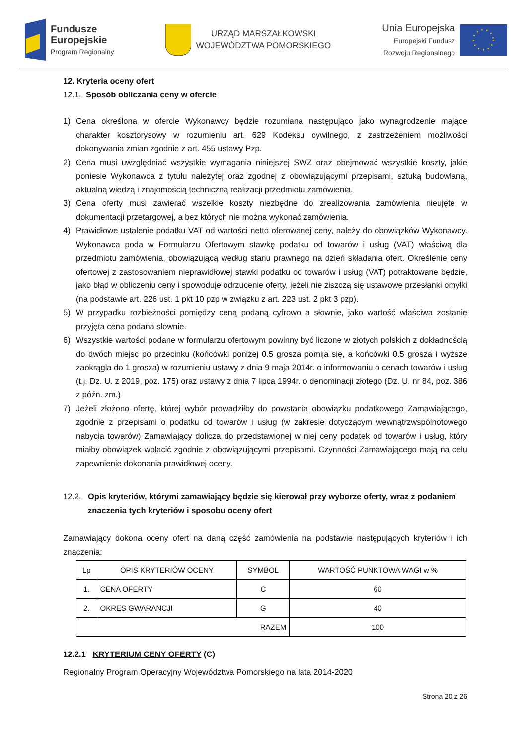Fundusze
Europejskie
Program Regionalny
URZĄD MARSZAŁKOWSKI
WOJEWÓDZTWA POMORSKIEGO
Unia Europejska
Europejski Fundusz
Rozwoju Regionalnego
12. Kryteria oceny ofert
12.1. Sposób obliczania ceny w ofercie
1) Cena określona w ofercie Wykonawcy będzie rozumiana następująco jako wynagrodzenie mające charakter kosztorysowy w rozumieniu art. 629 Kodeksu cywilnego, z zastrzeżeniem możliwości dokonywania zmian zgodnie z art. 455 ustawy Pzp.
2) Cena musi uwzględniać wszystkie wymagania niniejszej SWZ oraz obejmować wszystkie koszty, jakie poniesie Wykonawca z tytułu należytej oraz zgodnej z obowiązującymi przepisami, sztuką budowlaną, aktualną wiedzą i znajomością techniczną realizacji przedmiotu zamówienia.
3) Cena oferty musi zawierać wszelkie koszty niezbędne do zrealizowania zamówienia nieujęte w dokumentacji przetargowej, a bez których nie można wykonać zamówienia.
4) Prawidłowe ustalenie podatku VAT od wartości netto oferowanej ceny, należy do obowiązków Wykonawcy. Wykonawca poda w Formularzu Ofertowym stawkę podatku od towarów i usług (VAT) właściwą dla przedmiotu zamówienia, obowiązującą według stanu prawnego na dzień składania ofert. Określenie ceny ofertowej z zastosowaniem nieprawidłowej stawki podatku od towarów i usług (VAT) potraktowane będzie, jako błąd w obliczeniu ceny i spowoduje odrzucenie oferty, jeżeli nie ziszczą się ustawowe przesłanki omyłki (na podstawie art. 226 ust. 1 pkt 10 pzp w związku z art. 223 ust. 2 pkt 3 pzp).
5) W przypadku rozbieżności pomiędzy ceną podaną cyfrowo a słownie, jako wartość właściwa zostanie przyjęta cena podana słownie.
6) Wszystkie wartości podane w formularzu ofertowym powinny być liczone w złotych polskich z dokładnością do dwóch miejsc po przecinku (końcówki poniżej 0.5 grosza pomija się, a końcówki 0.5 grosza i wyższe zaokrągla do 1 grosza) w rozumieniu ustawy z dnia 9 maja 2014r. o informowaniu o cenach towarów i usług (t.j. Dz. U. z 2019, poz. 175) oraz ustawy z dnia 7 lipca 1994r. o denominacji złotego (Dz. U. nr 84, poz. 386 z późn. zm.)
7) Jeżeli złożono ofertę, której wybór prowadziłby do powstania obowiązku podatkowego Zamawiającego, zgodnie z przepisami o podatku od towarów i usług (w zakresie dotyczącym wewnątrzwspólnotowego nabycia towarów) Zamawiający dolicza do przedstawionej w niej ceny podatek od towarów i usług, który miałby obowiązek wpłacić zgodnie z obowiązującymi przepisami. Czynności Zamawiającego mają na celu zapewnienie dokonania prawidłowej oceny.
12.2. Opis kryteriów, którymi zamawiający będzie się kierował przy wyborze oferty, wraz z podaniem znaczenia tych kryteriów i sposobu oceny ofert
Zamawiający dokona oceny ofert na daną część zamówienia na podstawie następujących kryteriów i ich znaczenia:
| Lp | OPIS KRYTERIÓW OCENY | SYMBOL | WARTOŚĆ PUNKTOWA WAGI w % |
| --- | --- | --- | --- |
| 1. | CENA OFERTY | C | 60 |
| 2. | OKRES GWARANCJI | G | 40 |
| RAZEM | | | 100 |
12.2.1 KRYTERIUM CENY OFERTY (C)
Regionalny Program Operacyjny Województwa Pomorskiego na lata 2014-2020
Strona 20 z 26